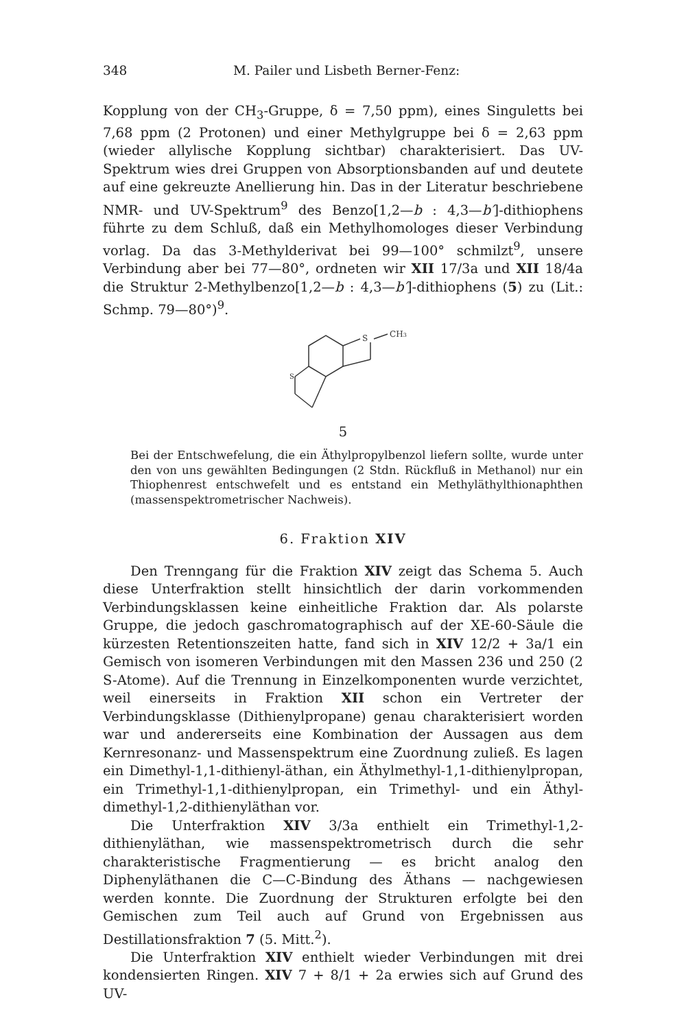348 M. Pailer und Lisbeth Berner-Fenz:
Kopplung von der CH<sub>3</sub>-Gruppe, δ = 7,50 ppm), eines Singuletts bei 7,68 ppm (2 Protonen) und einer Methylgruppe bei δ = 2,63 ppm (wieder allylische Kopplung sichtbar) charakterisiert. Das UV-Spektrum wies drei Gruppen von Absorptionsbanden auf und deutete auf eine gekreuzte Anellierung hin. Das in der Literatur beschriebene NMR- und UV-Spektrum<sup>9</sup> des Benzo[1,2—b : 4,3—b′]-dithiophens führte zu dem Schluß, daß ein Methylhomologes dieser Verbindung vorlag. Da das 3-Methylderivat bei 99—100° schmilzt<sup>9</sup>, unsere Verbindung aber bei 77—80°, ordneten wir XII 17/3a und XII 18/4a die Struktur 2-Methylbenzo[1,2—b : 4,3—b′]-dithiophens (5) zu (Lit.: Schmp. 79—80°)<sup>9</sup>.
S
CH3
S
5
Bei der Entschwefelung, die ein Äthylpropylbenzol liefern sollte, wurde unter den von uns gewählten Bedingungen (2 Stdn. Rückfluß in Methanol) nur ein Thiophenrest entschwefelt und es entstand ein Methyläthylthionaphthen (massenspektrometrischer Nachweis).
6. Fraktion XIV
Den Trenngang für die Fraktion XIV zeigt das Schema 5. Auch diese Unterfraktion stellt hinsichtlich der darin vorkommenden Verbindungsklassen keine einheitliche Fraktion dar. Als polarste Gruppe, die jedoch gaschromatographisch auf der XE-60-Säule die kürzesten Retentionszeiten hatte, fand sich in XIV 12/2 + 3a/1 ein Gemisch von isomeren Verbindungen mit den Massen 236 und 250 (2 S-Atome). Auf die Trennung in Einzelkomponenten wurde verzichtet, weil einerseits in Fraktion XII schon ein Vertreter der Verbindungsklasse (Dithienylpropane) genau charakterisiert worden war und andererseits eine Kombination der Aussagen aus dem Kernresonanz- und Massenspektrum eine Zuordnung zuließ. Es lagen ein Dimethyl-1,1-dithienyl-äthan, ein Äthylmethyl-1,1-dithienylpropan, ein Trimethyl-1,1-dithienylpropan, ein Trimethyl- und ein Äthyl-dimethyl-1,2-dithienyläthan vor.
Die Unterfraktion XIV 3/3a enthielt ein Trimethyl-1,2-dithienyläthan, wie massenspektrometrisch durch die sehr charakteristische Fragmentierung — es bricht analog den Diphenyläthanen die C—C-Bindung des Äthans — nachgewiesen werden konnte. Die Zuordnung der Strukturen erfolgte bei den Gemischen zum Teil auch auf Grund von Ergebnissen aus Destillationsfraktion 7 (5. Mitt.<sup>2</sup>).
Die Unterfraktion XIV enthielt wieder Verbindungen mit drei kondensierten Ringen. XIV 7 + 8/1 + 2a erwies sich auf Grund des UV-